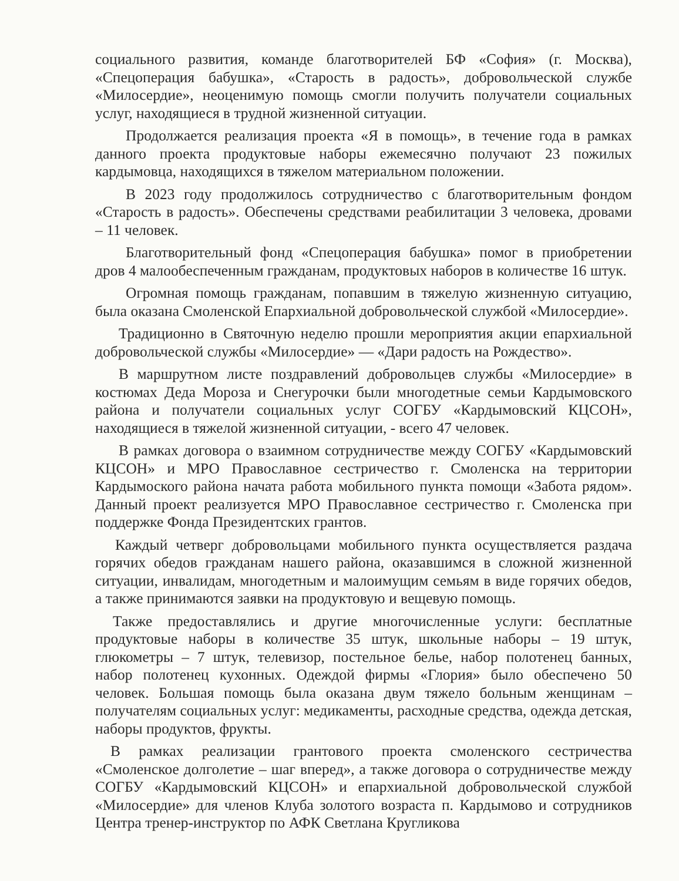социального развития, команде благотворителей БФ «София» (г. Москва), «Спецоперация бабушка», «Старость в радость», добровольческой службе «Милосердие», неоценимую помощь смогли получить получатели социальных услуг, находящиеся в трудной жизненной ситуации.
Продолжается реализация проекта «Я в помощь», в течение года в рамках данного проекта продуктовые наборы ежемесячно получают 23 пожилых кардымовца, находящихся в тяжелом материальном положении.
В 2023 году продолжилось сотрудничество с благотворительным фондом «Старость в радость». Обеспечены средствами реабилитации 3 человека, дровами – 11 человек.
Благотворительный фонд «Спецоперация бабушка» помог в приобретении дров 4 малообеспеченным гражданам, продуктовых наборов в количестве 16 штук.
Огромная помощь гражданам, попавшим в тяжелую жизненную ситуацию, была оказана Смоленской Епархиальной добровольческой службой «Милосердие».
Традиционно в Святочную неделю прошли мероприятия акции епархиальной добровольческой службы «Милосердие» — «Дари радость на Рождество».
В маршрутном листе поздравлений добровольцев службы «Милосердие» в костюмах Деда Мороза и Снегурочки были многодетные семьи Кардымовского района и получатели социальных услуг СОГБУ «Кардымовский КЦСОН», находящиеся в тяжелой жизненной ситуации, - всего 47 человек.
В рамках договора о взаимном сотрудничестве между СОГБУ «Кардымовский КЦСОН» и МРО Православное сестричество г. Смоленска на территории Кардымоского района начата работа мобильного пункта помощи «Забота рядом». Данный проект реализуется МРО Православное сестричество г. Смоленска при поддержке Фонда Президентских грантов.
Каждый четверг добровольцами мобильного пункта осуществляется раздача горячих обедов гражданам нашего района, оказавшимся в сложной жизненной ситуации, инвалидам, многодетным и малоимущим семьям в виде горячих обедов, а также принимаются заявки на продуктовую и вещевую помощь.
Также предоставлялись и другие многочисленные услуги: бесплатные продуктовые наборы в количестве 35 штук, школьные наборы – 19 штук, глюкометры – 7 штук, телевизор, постельное белье, набор полотенец банных, набор полотенец кухонных. Одеждой фирмы «Глория» было обеспечено 50 человек. Большая помощь была оказана двум тяжело больным женщинам – получателям социальных услуг: медикаменты, расходные средства, одежда детская, наборы продуктов, фрукты.
В рамках реализации грантового проекта смоленского сестричества «Смоленское долголетие – шаг вперед», а также договора о сотрудничестве между СОГБУ «Кардымовский КЦСОН» и епархиальной добровольческой службой «Милосердие» для членов Клуба золотого возраста п. Кардымово и сотрудников Центра тренер-инструктор по АФК Светлана Кругликова